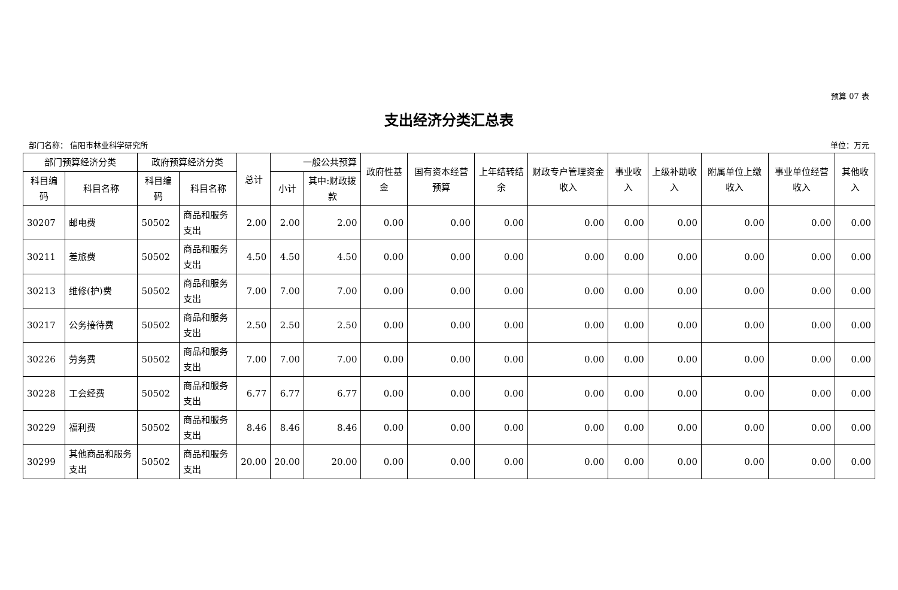预算 07 表
支出经济分类汇总表
部门名称： 信阳市林业科学研究所 单位：万元
| 部门预算经济分类 | | 政府预算经济分类 | | 总计 | 一般公共预算 | | 政府性基金 | 国有资本经营预算 | 上年结转结余 | 财政专户管理资金收入 | 事业收入 | 上级补助收入 | 附属单位上缴收入 | 事业单位经营收入 | 其他收入 |
| --- | --- | --- | --- | --- | --- | --- | --- | --- | --- | --- | --- | --- | --- | --- | --- |
| 科目编码 | 科目名称 | 科目编码 | 科目名称 | | 小计 | 其中:财政拨款 | | | | | | | | | |
| 30207 | 邮电费 | 50502 | 商品和服务支出 | 2.00 | 2.00 | 2.00 | 0.00 | 0.00 | 0.00 | 0.00 | 0.00 | 0.00 | 0.00 | 0.00 | 0.00 |
| 30211 | 差旅费 | 50502 | 商品和服务支出 | 4.50 | 4.50 | 4.50 | 0.00 | 0.00 | 0.00 | 0.00 | 0.00 | 0.00 | 0.00 | 0.00 | 0.00 |
| 30213 | 维修(护)费 | 50502 | 商品和服务支出 | 7.00 | 7.00 | 7.00 | 0.00 | 0.00 | 0.00 | 0.00 | 0.00 | 0.00 | 0.00 | 0.00 | 0.00 |
| 30217 | 公务接待费 | 50502 | 商品和服务支出 | 2.50 | 2.50 | 2.50 | 0.00 | 0.00 | 0.00 | 0.00 | 0.00 | 0.00 | 0.00 | 0.00 | 0.00 |
| 30226 | 劳务费 | 50502 | 商品和服务支出 | 7.00 | 7.00 | 7.00 | 0.00 | 0.00 | 0.00 | 0.00 | 0.00 | 0.00 | 0.00 | 0.00 | 0.00 |
| 30228 | 工会经费 | 50502 | 商品和服务支出 | 6.77 | 6.77 | 6.77 | 0.00 | 0.00 | 0.00 | 0.00 | 0.00 | 0.00 | 0.00 | 0.00 | 0.00 |
| 30229 | 福利费 | 50502 | 商品和服务支出 | 8.46 | 8.46 | 8.46 | 0.00 | 0.00 | 0.00 | 0.00 | 0.00 | 0.00 | 0.00 | 0.00 | 0.00 |
| 30299 | 其他商品和服务支出 | 50502 | 商品和服务支出 | 20.00 | 20.00 | 20.00 | 0.00 | 0.00 | 0.00 | 0.00 | 0.00 | 0.00 | 0.00 | 0.00 | 0.00 |